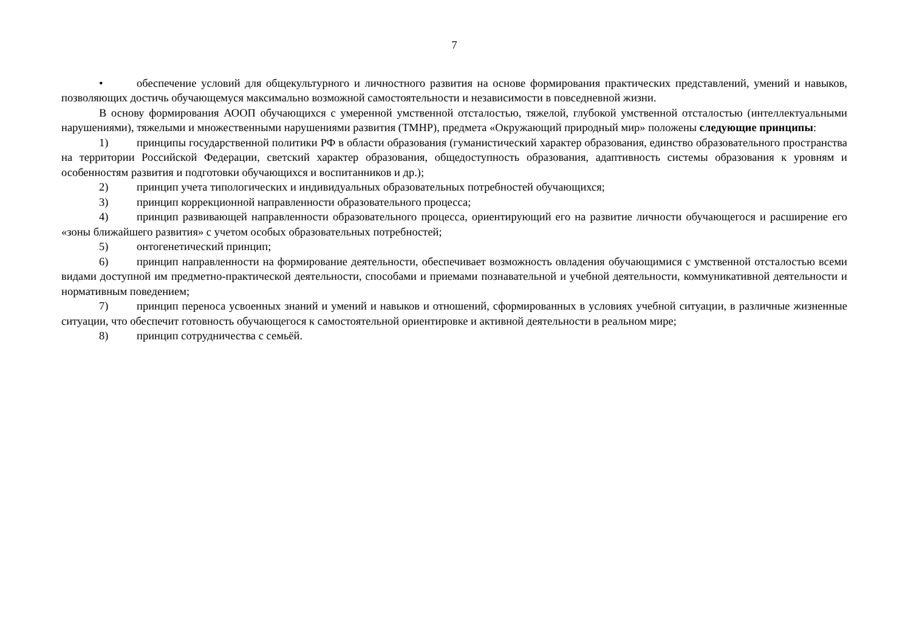7
• обеспечение условий для общекультурного и личностного развития на основе формирования практических представлений, умений и навыков, позволяющих достичь обучающемуся максимально возможной самостоятельности и независимости в повседневной жизни.
В основу формирования АООП обучающихся с умеренной умственной отсталостью, тяжелой, глубокой умственной отсталостью (интеллектуальными нарушениями), тяжелыми и множественными нарушениями развития (ТМНР), предмета «Окружающий природный мир» положены следующие принципы:
1) принципы государственной политики РФ в области образования (гуманистический характер образования, единство образовательного пространства на территории Российской Федерации, светский характер образования, общедоступность образования, адаптивность системы образования к уровням и особенностям развития и подготовки обучающихся и воспитанников и др.);
2) принцип учета типологических и индивидуальных образовательных потребностей обучающихся;
3) принцип коррекционной направленности образовательного процесса;
4) принцип развивающей направленности образовательного процесса, ориентирующий его на развитие личности обучающегося и расширение его «зоны ближайшего развития» с учетом особых образовательных потребностей;
5) онтогенетический принцип;
6) принцип направленности на формирование деятельности, обеспечивает возможность овладения обучающимися с умственной отсталостью всеми видами доступной им предметно-практической деятельности, способами и приемами познавательной и учебной деятельности, коммуникативной деятельности и нормативным поведением;
7) принцип переноса усвоенных знаний и умений и навыков и отношений, сформированных в условиях учебной ситуации, в различные жизненные ситуации, что обеспечит готовность обучающегося к самостоятельной ориентировке и активной деятельности в реальном мире;
8) принцип сотрудничества с семьёй.